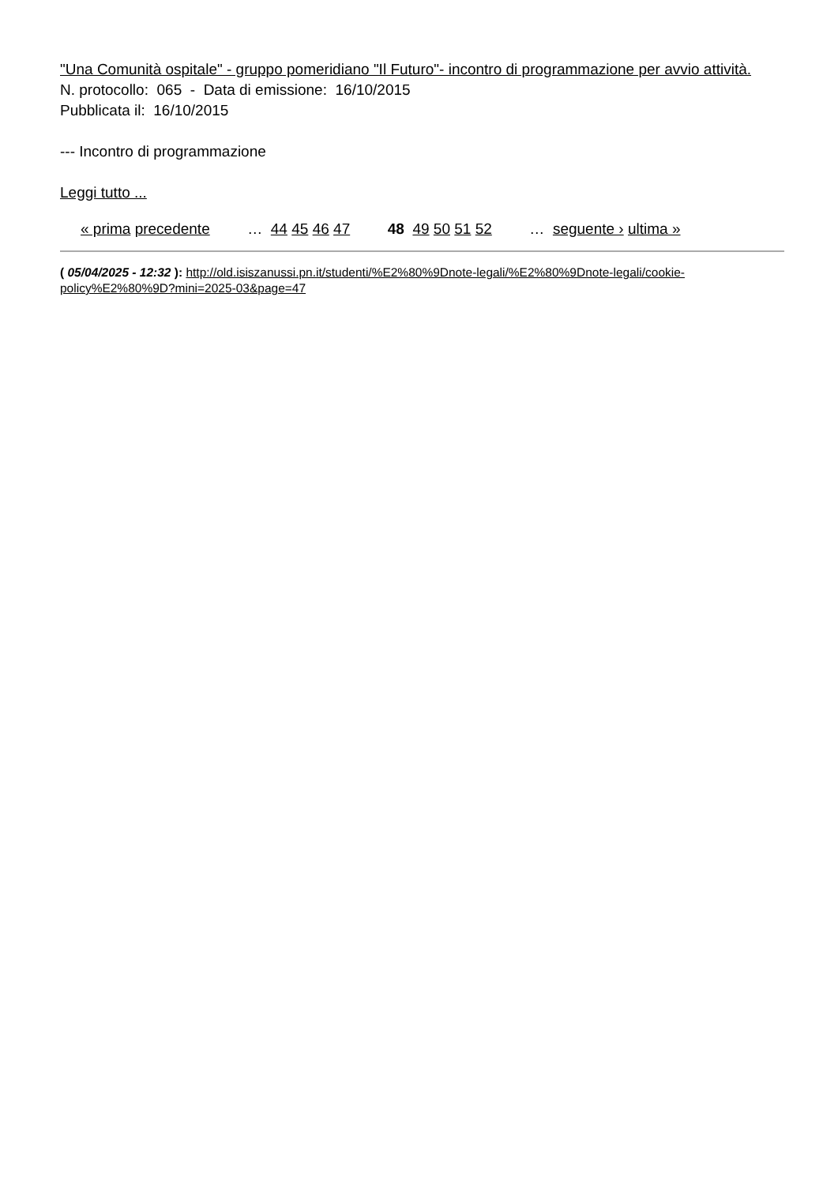"Una Comunità ospitale" - gruppo pomeridiano "Il Futuro"- incontro di programmazione per avvio attività.
N. protocollo: 065 - Data di emissione: 16/10/2015
Pubblicata il: 16/10/2015
--- Incontro di programmazione
Leggi tutto ...
« prima precedente … 44 45 46 47 48 49 50 51 52 … seguente › ultima »
( 05/04/2025 - 12:32 ): http://old.isiszanussi.pn.it/studenti/%E2%80%9Dnote-legali/%E2%80%9Dnote-legali/cookie-policy%E2%80%9D?mini=2025-03&page=47